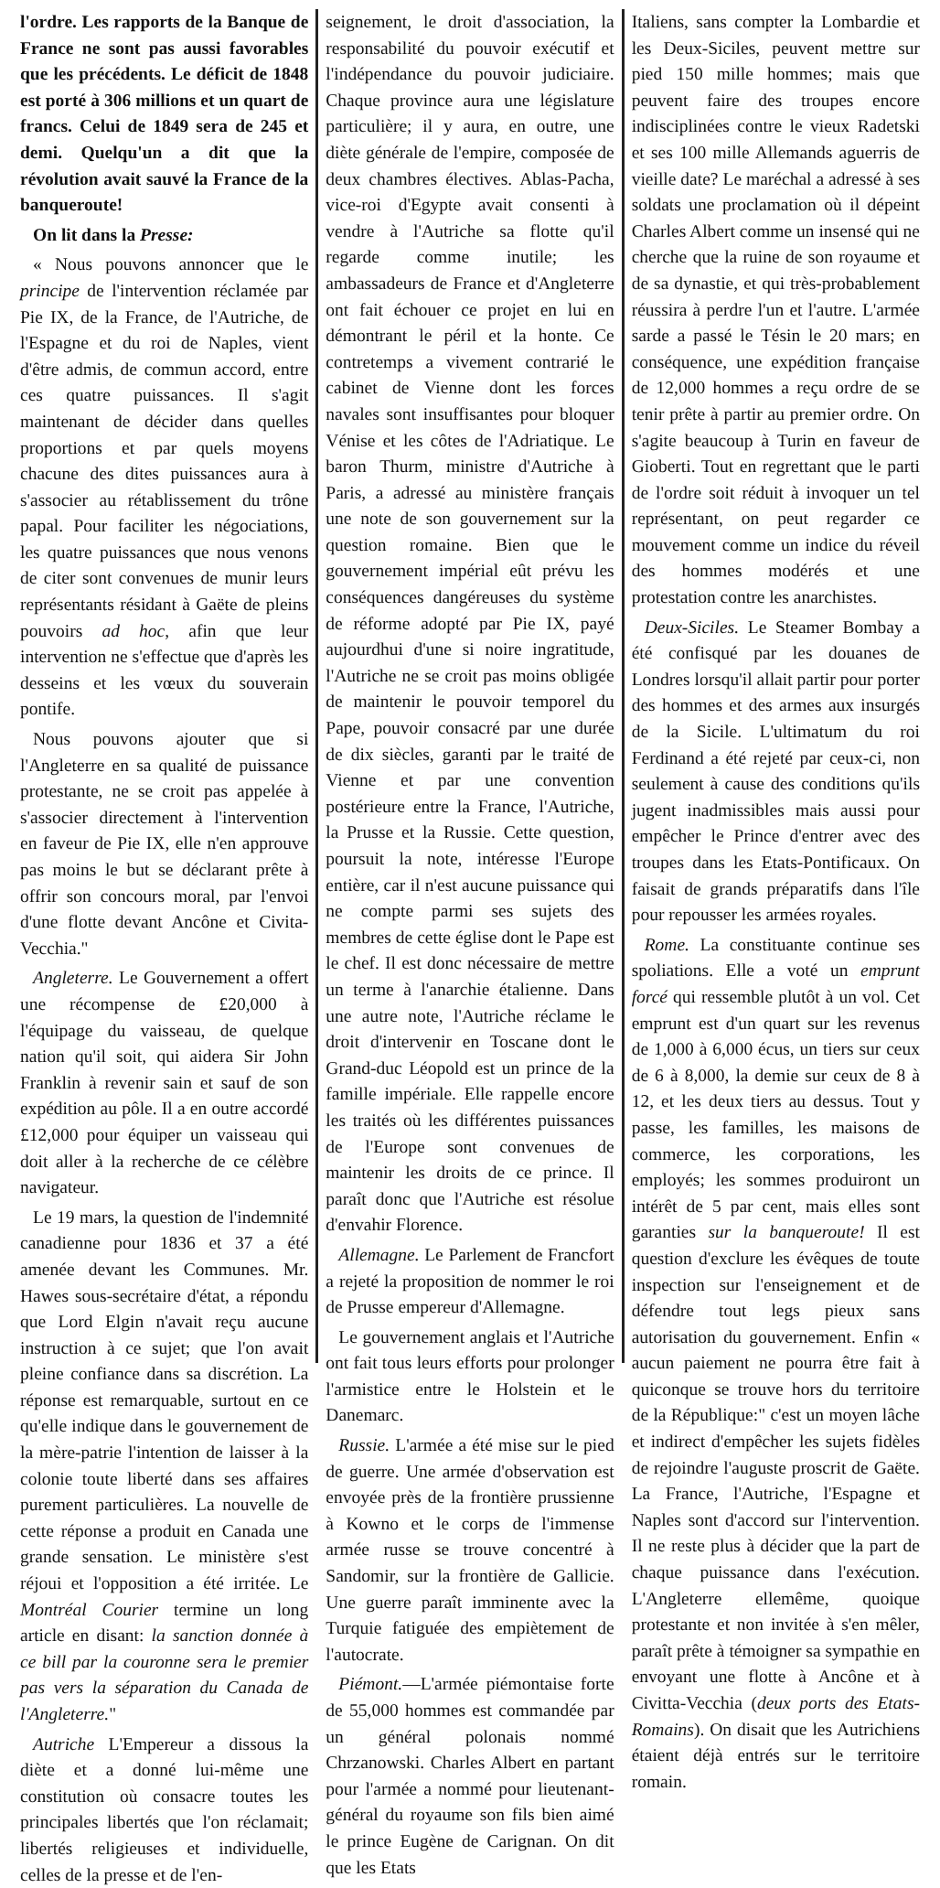l'ordre. Les rapports de la Banque de France ne sont pas aussi favorables que les précédents. Le déficit de 1848 est porté à 306 millions et un quart de francs. Celui de 1849 sera de 245 et demi. Quelqu'un a dit que la révolution avait sauvé la France de la banqueroute!
On lit dans la Presse:
« Nous pouvons annoncer que le principe de l'intervention réclamée par Pie IX, de la France, de l'Autriche, de l'Espagne et du roi de Naples, vient d'être admis, de commun accord, entre ces quatre puissances. Il s'agit maintenant de décider dans quelles proportions et par quels moyens chacune des dites puissances aura à s'associer au rétablissement du trône papal. Pour faciliter les négociations, les quatre puissances que nous venons de citer sont convenues de munir leurs représentants résidant à Gaëte de pleins pouvoirs ad hoc, afin que leur intervention ne s'effectue que d'après les desseins et les vœux du souverain pontife.
Nous pouvons ajouter que si l'Angleterre en sa qualité de puissance protestante, ne se croit pas appelée à s'associer directement à l'intervention en faveur de Pie IX, elle n'en approuve pas moins le but se déclarant prête à offrir son concours moral, par l'envoi d'une flotte devant Ancône et Civita-Vecchia."
Angleterre. Le Gouvernement a offert une récompense de £20,000 à l'équipage du vaisseau, de quelque nation qu'il soit, qui aidera Sir John Franklin à revenir sain et sauf de son expédition au pôle. Il a en outre accordé £12,000 pour équiper un vaisseau qui doit aller à la recherche de ce célèbre navigateur.
Le 19 mars, la question de l'indemnité canadienne pour 1836 et 37 a été amenée devant les Communes. Mr. Hawes sous-secrétaire d'état, a répondu que Lord Elgin n'avait reçu aucune instruction à ce sujet; que l'on avait pleine confiance dans sa discrétion. La réponse est remarquable, surtout en ce qu'elle indique dans le gouvernement de la mère-patrie l'intention de laisser à la colonie toute liberté dans ses affaires purement particulières. La nouvelle de cette réponse a produit en Canada une grande sensation. Le ministère s'est réjoui et l'opposition a été irritée. Le Montréal Courier termine un long article en disant: la sanction donnée à ce bill par la couronne sera le premier pas vers la séparation du Canada de l'Angleterre."
Autriche L'Empereur a dissous la diète et a donné lui-même une constitution où consacre toutes les principales libertés que l'on réclamait; libertés religieuses et individuelle, celles de la presse et de l'en-
seignement, le droit d'association, la responsabilité du pouvoir exécutif et l'indépendance du pouvoir judiciaire. Chaque province aura une législature particulière; il y aura, en outre, une diète générale de l'empire, composée de deux chambres électives. Ablas-Pacha, vice-roi d'Egypte avait consenti à vendre à l'Autriche sa flotte qu'il regarde comme inutile; les ambassadeurs de France et d'Angleterre ont fait échouer ce projet en lui en démontrant le péril et la honte. Ce contretemps a vivement contrarié le cabinet de Vienne dont les forces navales sont insuffisantes pour bloquer Vénise et les côtes de l'Adriatique. Le baron Thurm, ministre d'Autriche à Paris, a adressé au ministère français une note de son gouvernement sur la question romaine. Bien que le gouvernement impérial eût prévu les conséquences dangéreuses du système de réforme adopté par Pie IX, payé aujourdhui d'une si noire ingratitude, l'Autriche ne se croit pas moins obligée de maintenir le pouvoir temporel du Pape, pouvoir consacré par une durée de dix siècles, garanti par le traité de Vienne et par une convention postérieure entre la France, l'Autriche, la Prusse et la Russie. Cette question, poursuit la note, intéresse l'Europe entière, car il n'est aucune puissance qui ne compte parmi ses sujets des membres de cette église dont le Pape est le chef. Il est donc nécessaire de mettre un terme à l'anarchie étalienne. Dans une autre note, l'Autriche réclame le droit d'intervenir en Toscane dont le Grand-duc Léopold est un prince de la famille impériale. Elle rappelle encore les traités où les différentes puissances de l'Europe sont convenues de maintenir les droits de ce prince. Il paraît donc que l'Autriche est résolue d'envahir Florence.
Allemagne. Le Parlement de Francfort a rejeté la proposition de nommer le roi de Prusse empereur d'Allemagne.
Le gouvernement anglais et l'Autriche ont fait tous leurs efforts pour prolonger l'armistice entre le Holstein et le Danemarc.
Russie. L'armée a été mise sur le pied de guerre. Une armée d'observation est envoyée près de la frontière prussienne à Kowno et le corps de l'immense armée russe se trouve concentré à Sandomir, sur la frontière de Gallicie. Une guerre paraît imminente avec la Turquie fatiguée des empiètement de l'autocrate.
Piémont.—L'armée piémontaise forte de 55,000 hommes est commandée par un général polonais nommé Chrzanowski. Charles Albert en partant pour l'armée a nommé pour lieutenant-général du royaume son fils bien aimé le prince Eugène de Carignan. On dit que les Etats
Italiens, sans compter la Lombardie et les Deux-Siciles, peuvent mettre sur pied 150 mille hommes; mais que peuvent faire des troupes encore indisciplinées contre le vieux Radetski et ses 100 mille Allemands aguerris de vieille date? Le maréchal a adressé à ses soldats une proclamation où il dépeint Charles Albert comme un insensé qui ne cherche que la ruine de son royaume et de sa dynastie, et qui très-probablement réussira à perdre l'un et l'autre. L'armée sarde a passé le Tésin le 20 mars; en conséquence, une expédition française de 12,000 hommes a reçu ordre de se tenir prête à partir au premier ordre. On s'agite beaucoup à Turin en faveur de Gioberti. Tout en regrettant que le parti de l'ordre soit réduit à invoquer un tel représentant, on peut regarder ce mouvement comme un indice du réveil des hommes modérés et une protestation contre les anarchistes.
Deux-Siciles. Le Steamer Bombay a été confisqué par les douanes de Londres lorsqu'il allait partir pour porter des hommes et des armes aux insurgés de la Sicile. L'ultimatum du roi Ferdinand a été rejeté par ceux-ci, non seulement à cause des conditions qu'ils jugent inadmissibles mais aussi pour empêcher le Prince d'entrer avec des troupes dans les Etats-Pontificaux. On faisait de grands préparatifs dans l'île pour repousser les armées royales.
Rome. La constituante continue ses spoliations. Elle a voté un emprunt forcé qui ressemble plutôt à un vol. Cet emprunt est d'un quart sur les revenus de 1,000 à 6,000 écus, un tiers sur ceux de 6 à 8,000, la demie sur ceux de 8 à 12, et les deux tiers au dessus. Tout y passe, les familles, les maisons de commerce, les corporations, les employés; les sommes produiront un intérêt de 5 par cent, mais elles sont garanties sur la banqueroute! Il est question d'exclure les évêques de toute inspection sur l'enseignement et de défendre tout legs pieux sans autorisation du gouvernement. Enfin « aucun paiement ne pourra être fait à quiconque se trouve hors du territoire de la République:" c'est un moyen lâche et indirect d'empêcher les sujets fidèles de rejoindre l'auguste proscrit de Gaëte. La France, l'Autriche, l'Espagne et Naples sont d'accord sur l'intervention. Il ne reste plus à décider que la part de chaque puissance dans l'exécution. L'Angleterre ellemême, quoique protestante et non invitée à s'en mêler, paraît prête à témoigner sa sympathie en envoyant une flotte à Ancône et à Civitta-Vecchia (deux ports des Etats-Romains). On disait que les Autrichiens étaient déjà entrés sur le territoire romain.